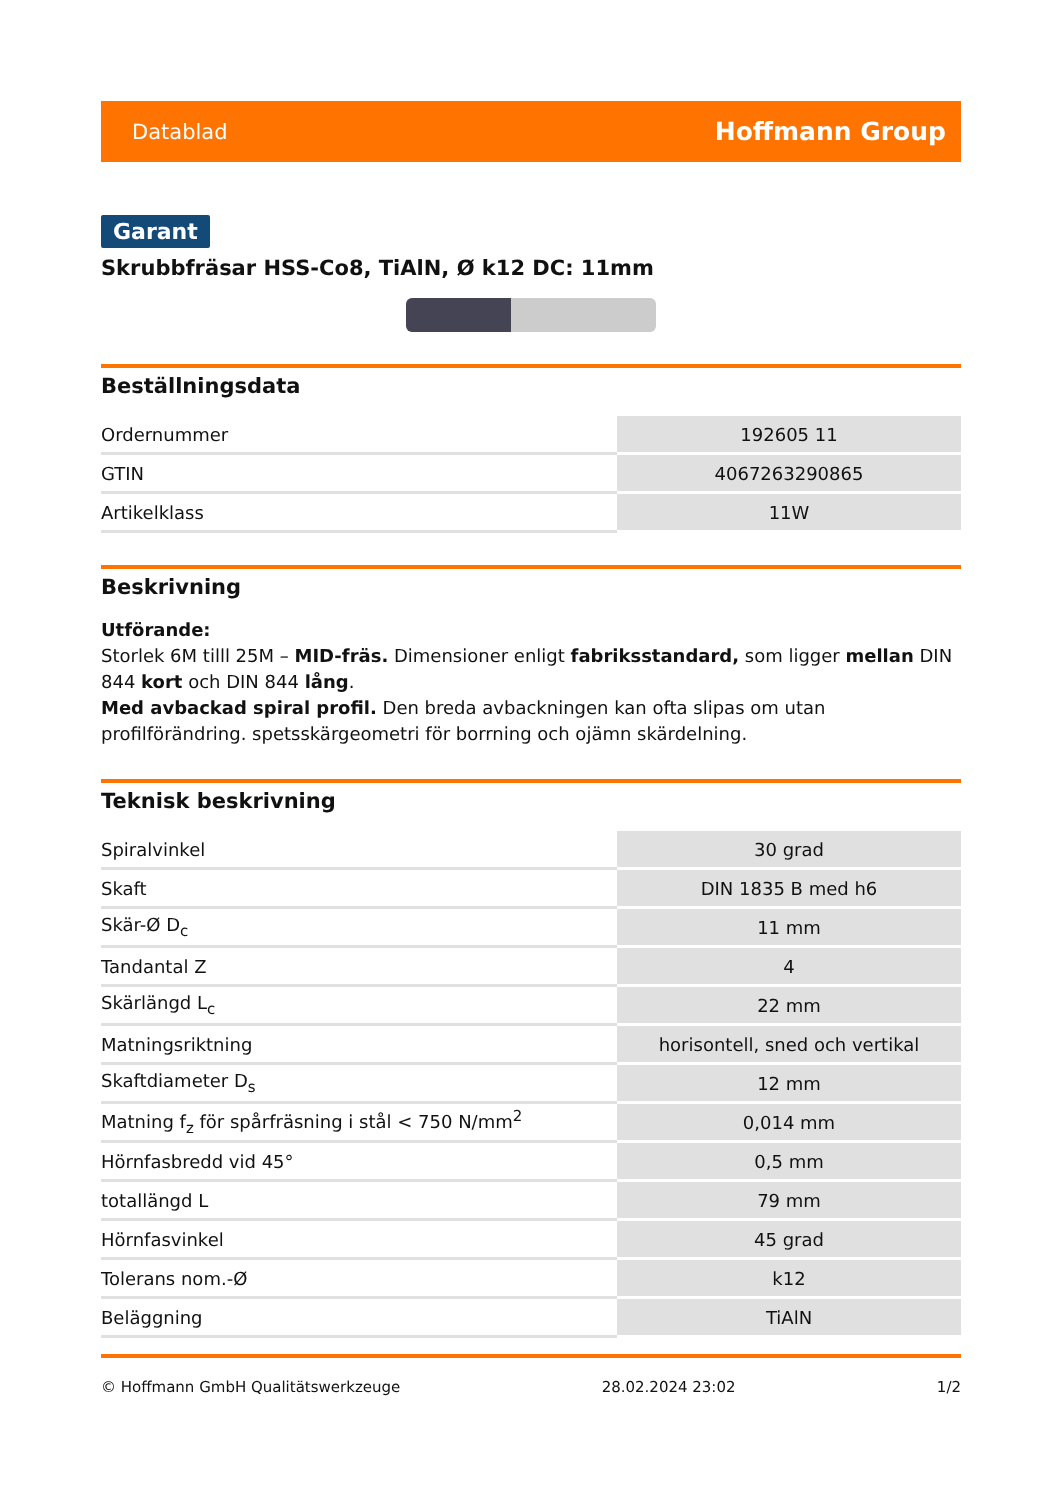Datablad Hoffmann Group
Garant
Skrubbfräsar HSS-Co8, TiAlN, Ø k12 DC: 11mm
Beställningsdata
| Ordernummer | 192605 11 |
| GTIN | 4067263290865 |
| Artikelklass | 11W |
Beskrivning
Utförande:
Storlek 6M tilll 25M – MID-fräs. Dimensioner enligt fabriksstandard, som ligger mellan DIN 844 kort och DIN 844 lång.
Med avbackad spiral profil. Den breda avbackningen kan ofta slipas om utan profilförändring. spetsskärgeometri för borrning och ojämn skärdelning.
Teknisk beskrivning
| Spiralvinkel | 30 grad |
| Skaft | DIN 1835 B med h6 |
| Skär-Ø D<sub>c</sub> | 11 mm |
| Tandantal Z | 4 |
| Skärlängd L<sub>c</sub> | 22 mm |
| Matningsriktning | horisontell, sned och vertikal |
| Skaftdiameter D<sub>s</sub> | 12 mm |
| Matning f<sub>z</sub> för spårfräsning i stål < 750 N/mm<sup>2</sup> | 0,014 mm |
| Hörnfasbredd vid 45° | 0,5 mm |
| totallängd L | 79 mm |
| Hörnfasvinkel | 45 grad |
| Tolerans nom.-Ø | k12 |
| Beläggning | TiAlN |
© Hoffmann GmbH Qualitätswerkzeuge 28.02.2024 23:02 1/2